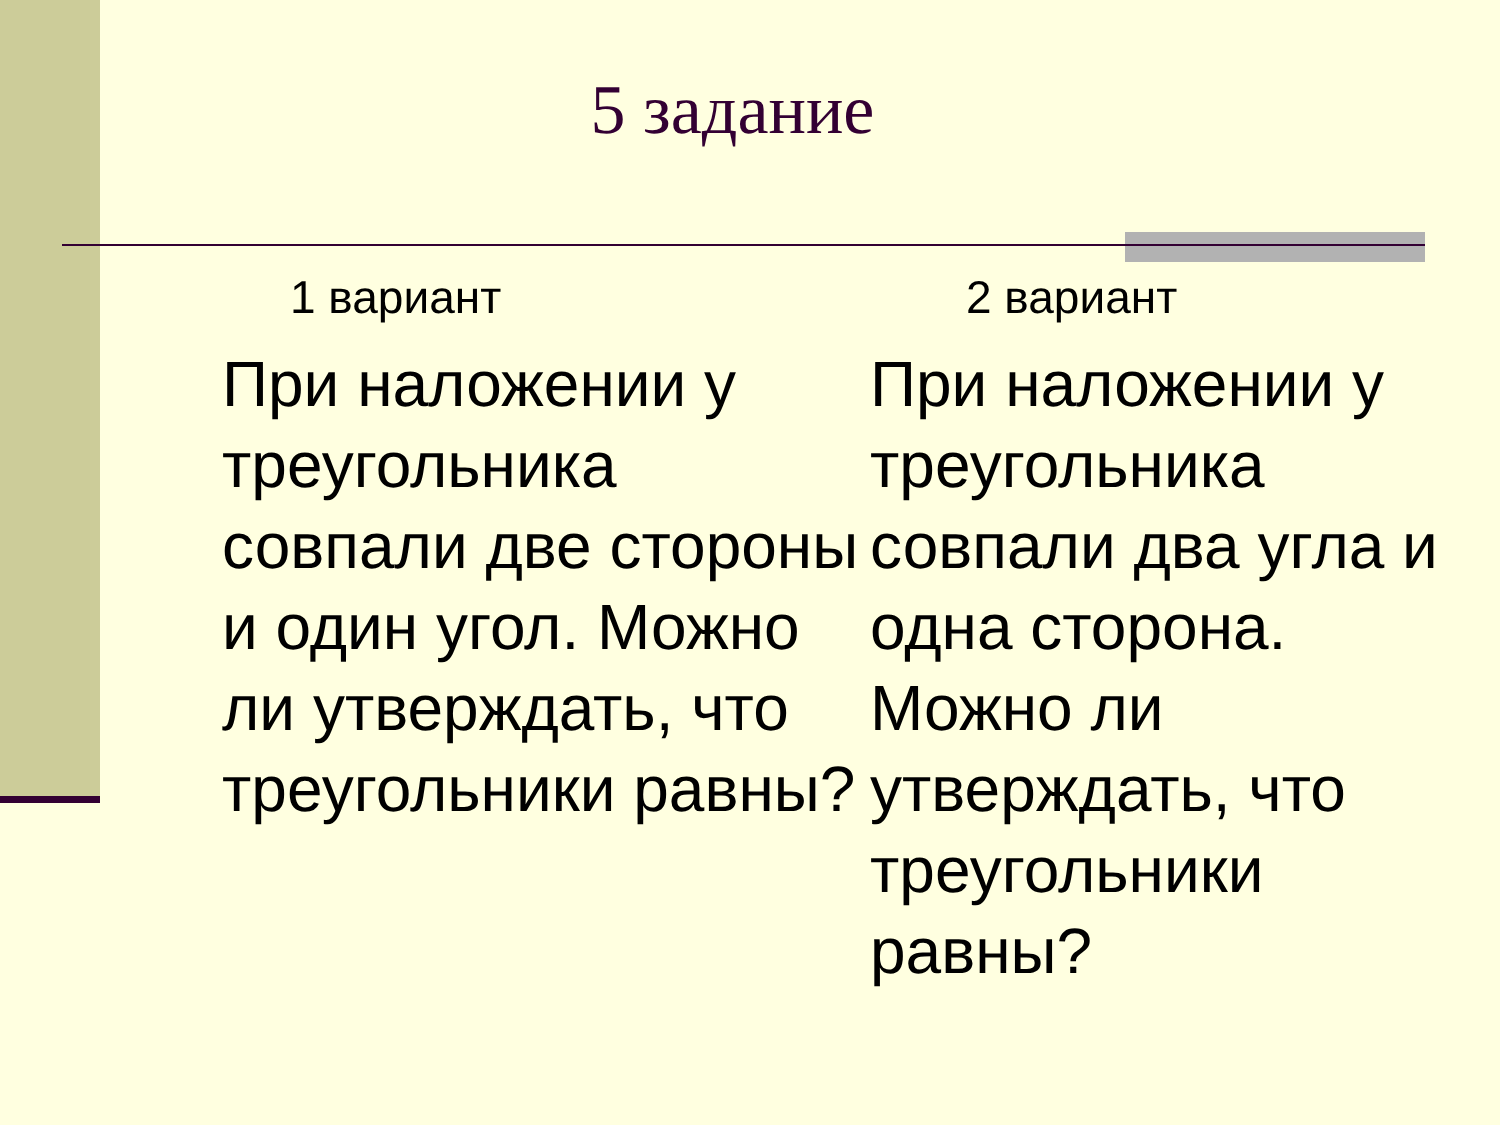5 задание
1 вариант
При наложении у треугольника совпали две стороны и один угол. Можно ли утверждать, что треугольники равны?
2 вариант
При наложении у треугольника совпали два угла и одна сторона. Можно ли утверждать, что треугольники равны?